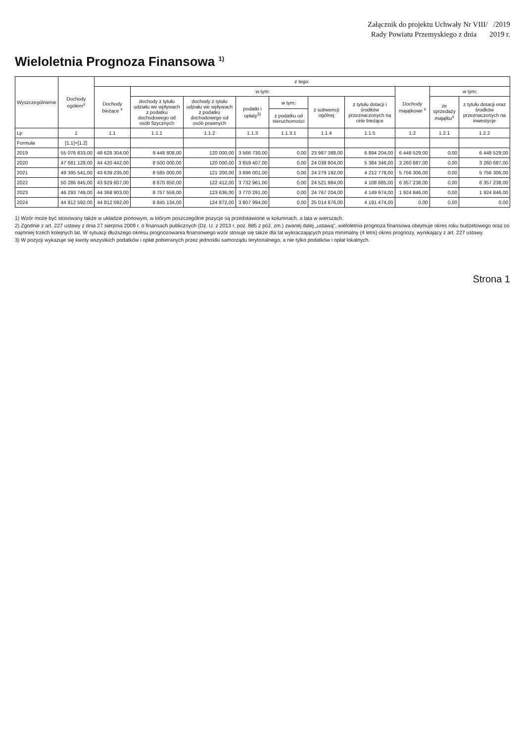Załącznik do projektu Uchwały Nr VIII/ /2019
Rady Powiatu Przemyskiego z dnia 2019 r.
Wieloletnia Prognoza Finansowa <sup>1)</sup>
| Wyszczególnienie | Dochody ogółem<sup>x</sup> | z tego: | | | | | | | | | |
| --- | --- | --- | --- | --- | --- | --- | --- | --- | --- | --- | --- |
| | | Dochody bieżące <sup>x</sup> | w tym: | | | | | | Dochody majątkowe <sup>x</sup> | w tym: | |
| | | | dochody z tytułu udziału we wpływach z podatku dochodowego od osób fizycznych | dochody z tytułu udziału we wpływach z podatku dochodowego od osób prawnych | podatki i opłaty<sup>3)</sup> | w tym: | z subwencji ogólnej | z tytułu dotacji i środków przeznaczonych na cele bieżące | | ze sprzedaży majątku<sup>x</sup> | z tytułu dotacji oraz środków przeznaczonych na inwestycje |
| | | | | | | z podatku od nieruchomości | | | | | |
| Lp | 1 | 1.1 | 1.1.1 | 1.1.2 | 1.1.3 | 1.1.3.1 | 1.1.4 | 1.1.5 | 1.2 | 1.2.1 | 1.2.2 |
| Formuła | [1.1]+[1.2] | | | | | | | | | | |
| 2019 | 55 076 833,00 | 48 628 304,00 | 9 448 808,00 | 120 000,00 | 3 566 730,00 | 0,00 | 23 987 388,00 | 6 894 204,00 | 6 448 529,00 | 0,00 | 6 448 529,00 |
| 2020 | 47 681 129,00 | 44 420 442,00 | 8 500 000,00 | 120 000,00 | 3 659 407,00 | 0,00 | 24 038 804,00 | 5 384 346,00 | 3 260 687,00 | 0,00 | 3 260 687,00 |
| 2021 | 49 395 541,00 | 43 639 235,00 | 8 585 000,00 | 121 200,00 | 3 696 001,00 | 0,00 | 24 279 192,00 | 4 212 778,00 | 5 756 306,00 | 0,00 | 5 756 306,00 |
| 2022 | 50 286 845,00 | 43 929 607,00 | 8 670 850,00 | 122 412,00 | 3 732 961,00 | 0,00 | 24 521 984,00 | 4 108 885,00 | 6 357 238,00 | 0,00 | 6 357 238,00 |
| 2023 | 46 293 749,00 | 44 368 903,00 | 8 757 559,00 | 123 636,00 | 3 770 291,00 | 0,00 | 24 767 204,00 | 4 149 974,00 | 1 924 846,00 | 0,00 | 1 924 846,00 |
| 2024 | 44 812 592,00 | 44 812 592,00 | 8 845 134,00 | 124 872,00 | 3 807 994,00 | 0,00 | 25 014 876,00 | 4 191 474,00 | 0,00 | 0,00 | 0,00 |
1) Wzór może być stosowany także w układzie pionowym, w którym poszczególne pozycje są przedstawione w kolumnach, a lata w wierszach.
2) Zgodnie z art. 227 ustawy z dnia 27 sierpnia 2009 r. o finansach publicznych (Dz. U. z 2013 r. poz. 885 z póź. zm.) zwanej dalej „ustawą", wieloletnia prognoza finansowa obejmuje okres roku budżetowego oraz co najmniej trzech kolejnych lat. W sytuacji dłuższego okresu prognozowania finansowego wzór stosuje się także dla lat wykraczających poza minimalny (4 letni) okres prognozy, wynikający z art. 227 ustawy.
3) W pozycji wykazuje się kwoty wszystkich podatków i opłat pobieranych przez jednostki samorządu terytorialnego, a nie tylko podatków i opłat lokalnych.
Strona 1